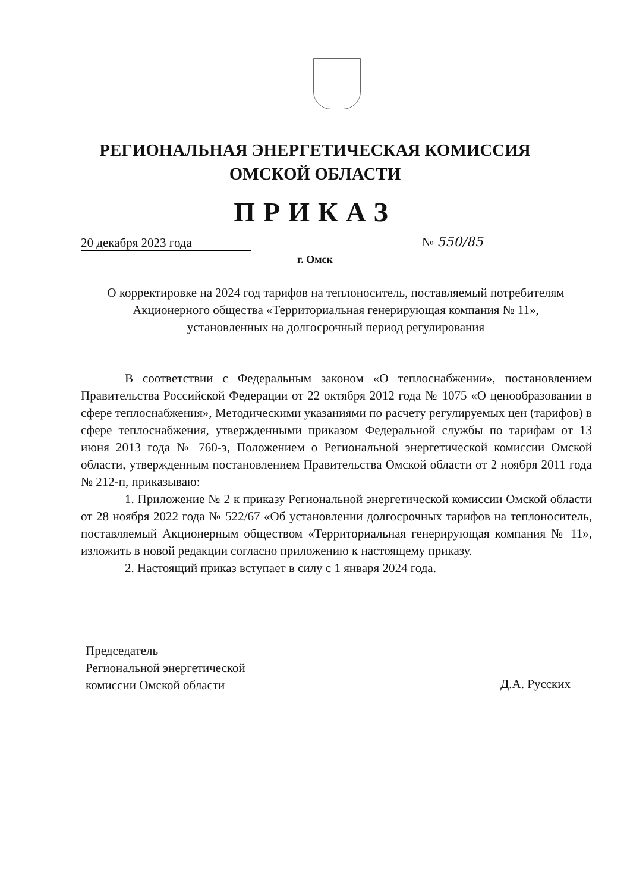РЕГИОНАЛЬНАЯ ЭНЕРГЕТИЧЕСКАЯ КОМИССИЯ
ОМСКОЙ ОБЛАСТИ
ПРИКАЗ
20 декабря 2023 года № 550/85
г. Омск
О корректировке на 2024 год тарифов на теплоноситель, поставляемый потребителям Акционерного общества «Территориальная генерирующая компания № 11», установленных на долгосрочный период регулирования
В соответствии с Федеральным законом «О теплоснабжении», постановлением Правительства Российской Федерации от 22 октября 2012 года № 1075 «О ценообразовании в сфере теплоснабжения», Методическими указаниями по расчету регулируемых цен (тарифов) в сфере теплоснабжения, утвержденными приказом Федеральной службы по тарифам от 13 июня 2013 года № 760-э, Положением о Региональной энергетической комиссии Омской области, утвержденным постановлением Правительства Омской области от 2 ноября 2011 года № 212-п, приказываю:
1. Приложение № 2 к приказу Региональной энергетической комиссии Омской области от 28 ноября 2022 года № 522/67 «Об установлении долгосрочных тарифов на теплоноситель, поставляемый Акционерным обществом «Территориальная генерирующая компания № 11», изложить в новой редакции согласно приложению к настоящему приказу.
2. Настоящий приказ вступает в силу с 1 января 2024 года.
Председатель
Региональной энергетической
комиссии Омской области
Д.А. Русских